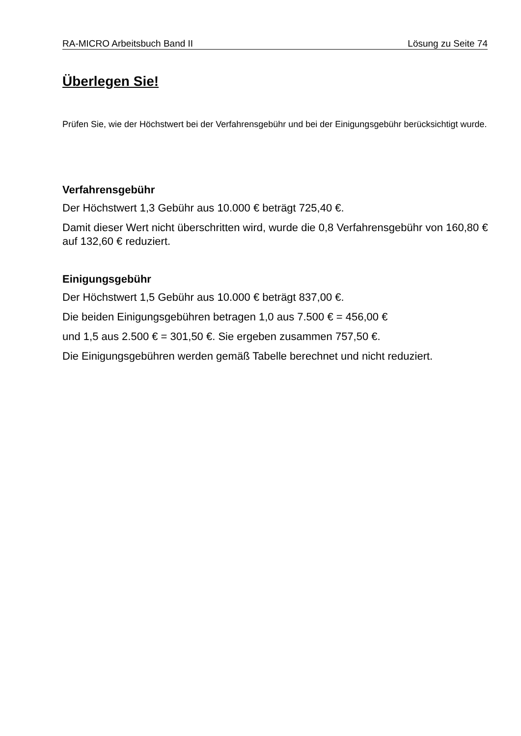RA-MICRO Arbeitsbuch Band II Lösung zu Seite 74
Überlegen Sie!
Prüfen Sie, wie der Höchstwert bei der Verfahrensgebühr und bei der Einigungsgebühr berücksichtigt wurde.
Verfahrensgebühr
Der Höchstwert 1,3 Gebühr aus 10.000 € beträgt 725,40 €.
Damit dieser Wert nicht überschritten wird, wurde die 0,8 Verfahrensgebühr von 160,80 € auf 132,60 € reduziert.
Einigungsgebühr
Der Höchstwert 1,5 Gebühr aus 10.000 € beträgt 837,00 €.
Die beiden Einigungsgebühren betragen 1,0 aus 7.500 € = 456,00 €
und 1,5 aus 2.500 € = 301,50 €. Sie ergeben zusammen 757,50 €.
Die Einigungsgebühren werden gemäß Tabelle berechnet und nicht reduziert.